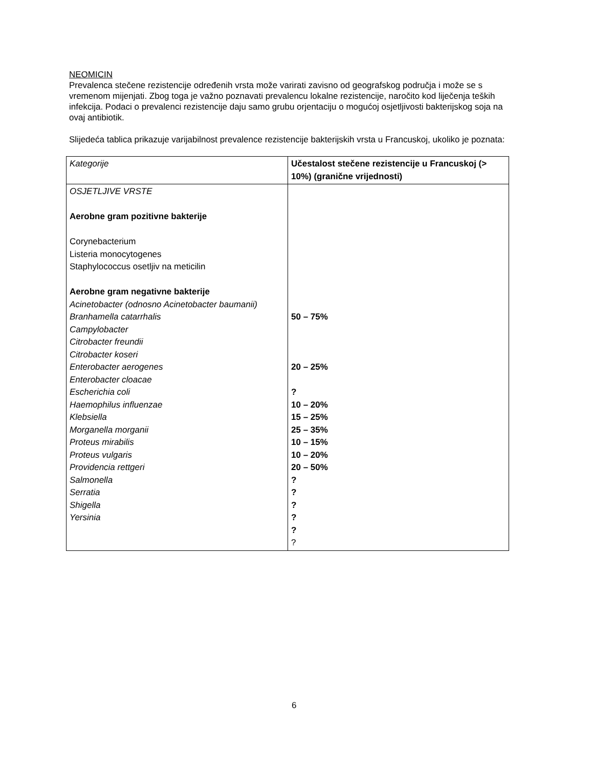NEOMICIN
Prevalenca stečene rezistencije određenih vrsta može varirati zavisno od geografskog područja i može se s vremenom mijenjati. Zbog toga je važno poznavati prevalencu lokalne rezistencije, naročito kod liječenja teških infekcija. Podaci o prevalenci rezistencije daju samo grubu orjentaciju o mogućoj osjetljivosti bakterijskog soja na ovaj antibiotik.
Slijedeća tablica prikazuje varijabilnost prevalence rezistencije bakterijskih vrsta u Francuskoj, ukoliko je poznata:
| Kategorije | Učestalost stečene rezistencije u Francuskoj (> 10%) (granične vrijednosti) |
| --- | --- |
| OSJETLJIVE VRSTE Aerobne gram pozitivne bakterije Corynebacterium Listeria monocytogenes Staphylococcus osetljiv na meticilin Aerobne gram negativne bakterije Acinetobacter (odnosno Acinetobacter baumanii) Branhamella catarrhalis Campylobacter Citrobacter freundii Citrobacter koseri Enterobacter aerogenes Enterobacter cloacae Escherichia coli Haemophilus influenzae Klebsiella Morganella morganii Proteus mirabilis Proteus vulgaris Providencia rettgeri Salmonella Serratia Shigella Yersinia | 50 – 75% 20 – 25% ? 10 – 20% 15 – 25% 25 – 35% 10 – 15% 10 – 20% 20 – 50% ? ? ? ? ? ? |
6